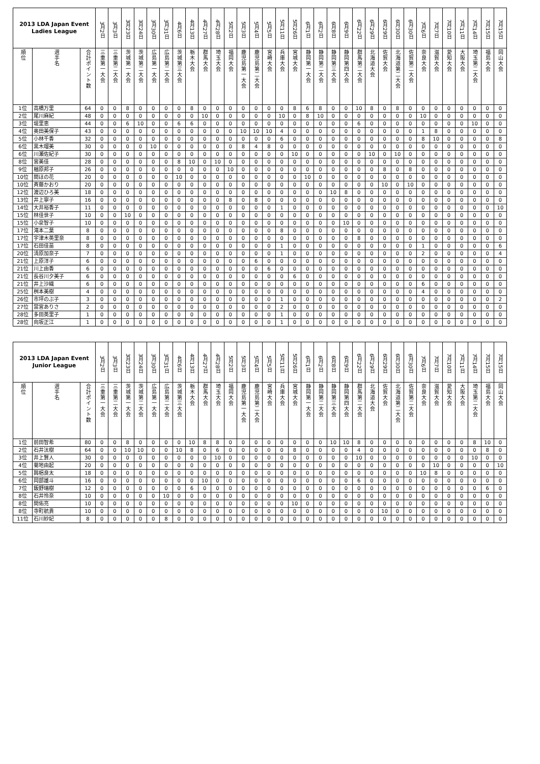| 2013 LDA Japan Event Ladies League | | | 3月2日 | 3月3日 | 3月23日 | 3月24日 | 3月30日 | 3月31日 | 4月6日 | 4月13日 | 4月27日 | 4月28日 | 5月2日 | 5月3日 | 5月4日 | 5月5日 | 5月11日 | 5月26日 | 6月1日 | 6月2日 | 6月8日 | 6月9日 | 6月22日 | 6月29日 | 6月29日 | 6月30日 | 6月30日 | 7月6日 | 7月7日 | 7月10日 | 7月11日 | 7月14日 | 7月15日 | 7月15日 |
| --- | --- | --- | --- | --- | --- | --- | --- | --- | --- | --- | --- | --- | --- | --- | --- | --- | --- | --- | --- | --- | --- | --- | --- | --- | --- | --- | --- | --- | --- | --- | --- | --- | --- | --- |
| 順位 | 選手名 | 合計ポイント数 | 三重第一大会 | 三重第二大会 | 茨城第一大会 | 茨城第二大会 | 広島第一大会 | 広島第二大会 | 茨城第三大会 | 栃木大会 | 群馬大会 | 埼玉大会 | 福岡大会 | 鹿児島第一大会 | 鹿児島第二大会 | 宮崎大会 | 兵庫大会 | 宮城大会 | 静岡第一大会 | 静岡第二大会 | 静岡第三大会 | 静岡第四大会 | 群馬第二大会 | 北海道大会 | 佐賀大会 | 北海道第二大会 | 佐賀第二大会 | 奈良大会 | 滋賀大会 | 愛知大会 | 大阪大会 | 埼玉第二大会 | 福島大会 | 岡山大会 |
| 1位 | 高橋万里 | 64 | 0 | 0 | 8 | 0 | 0 | 0 | 0 | 8 | 0 | 0 | 0 | 0 | 0 | 0 | 0 | 8 | 6 | 8 | 0 | 0 | 10 | 8 | 0 | 8 | 0 | 0 | 0 | 0 | 0 | 0 | 0 | 0 |
| 2位 | 尾川麻紀 | 48 | 0 | 0 | 0 | 0 | 0 | 0 | 0 | 0 | 10 | 0 | 0 | 0 | 0 | 0 | 10 | 0 | 8 | 10 | 0 | 0 | 0 | 0 | 0 | 0 | 0 | 10 | 0 | 0 | 0 | 0 | 0 | 0 |
| 3位 | 堤里恵 | 44 | 0 | 0 | 6 | 10 | 0 | 0 | 6 | 6 | 0 | 0 | 0 | 0 | 0 | 0 | 0 | 0 | 0 | 0 | 0 | 0 | 6 | 0 | 0 | 0 | 0 | 0 | 0 | 0 | 0 | 10 | 0 | 0 |
| 4位 | 奥田美保子 | 43 | 0 | 0 | 0 | 0 | 0 | 0 | 0 | 0 | 0 | 0 | 0 | 10 | 10 | 10 | 4 | 0 | 0 | 0 | 0 | 0 | 0 | 0 | 0 | 0 | 0 | 1 | 8 | 0 | 0 | 0 | 0 | 0 |
| 5位 | 小林千香 | 32 | 0 | 0 | 0 | 0 | 0 | 0 | 0 | 0 | 0 | 0 | 0 | 0 | 0 | 0 | 6 | 0 | 0 | 0 | 0 | 0 | 0 | 0 | 0 | 0 | 0 | 8 | 10 | 0 | 0 | 0 | 0 | 8 |
| 6位 | 黒木瑠美 | 30 | 0 | 0 | 0 | 0 | 10 | 0 | 0 | 0 | 0 | 0 | 0 | 8 | 4 | 8 | 0 | 0 | 0 | 0 | 0 | 0 | 0 | 0 | 0 | 0 | 0 | 0 | 0 | 0 | 0 | 0 | 0 | 0 |
| 6位 | 川瀬佐紀子 | 30 | 0 | 0 | 0 | 0 | 0 | 0 | 0 | 0 | 0 | 0 | 0 | 0 | 0 | 0 | 0 | 10 | 0 | 0 | 0 | 0 | 0 | 10 | 0 | 10 | 0 | 0 | 0 | 0 | 0 | 0 | 0 | 0 |
| 8位 | 宮美佳 | 28 | 0 | 0 | 0 | 0 | 0 | 0 | 8 | 10 | 0 | 10 | 0 | 0 | 0 | 0 | 0 | 0 | 0 | 0 | 0 | 0 | 0 | 0 | 0 | 0 | 0 | 0 | 0 | 0 | 0 | 0 | 0 | 0 |
| 9位 | 楢原邦子 | 26 | 0 | 0 | 0 | 0 | 0 | 0 | 0 | 0 | 0 | 0 | 10 | 0 | 0 | 0 | 0 | 0 | 0 | 0 | 0 | 0 | 0 | 0 | 8 | 0 | 8 | 0 | 0 | 0 | 0 | 0 | 0 | 0 |
| 10位 | 関ほの花 | 20 | 0 | 0 | 0 | 0 | 0 | 0 | 10 | 0 | 0 | 0 | 0 | 0 | 0 | 0 | 0 | 0 | 10 | 0 | 0 | 0 | 0 | 0 | 0 | 0 | 0 | 0 | 0 | 0 | 0 | 0 | 0 | 0 |
| 10位 | 斉藤かおり | 20 | 0 | 0 | 0 | 0 | 0 | 0 | 0 | 0 | 0 | 0 | 0 | 0 | 0 | 0 | 0 | 0 | 0 | 0 | 0 | 0 | 0 | 0 | 10 | 0 | 10 | 0 | 0 | 0 | 0 | 0 | 0 | 0 |
| 12位 | 渡辺ひろ美 | 18 | 0 | 0 | 0 | 0 | 0 | 0 | 0 | 0 | 0 | 0 | 0 | 0 | 0 | 0 | 0 | 0 | 0 | 0 | 10 | 8 | 0 | 0 | 0 | 0 | 0 | 0 | 0 | 0 | 0 | 0 | 0 | 0 |
| 13位 | 井上寧子 | 16 | 0 | 0 | 0 | 0 | 0 | 0 | 0 | 0 | 0 | 0 | 8 | 0 | 8 | 0 | 0 | 0 | 0 | 0 | 0 | 0 | 0 | 0 | 0 | 0 | 0 | 0 | 0 | 0 | 0 | 0 | 0 | 0 |
| 14位 | 大井裕香子 | 11 | 0 | 0 | 0 | 0 | 0 | 0 | 0 | 0 | 0 | 0 | 0 | 0 | 0 | 0 | 1 | 0 | 0 | 0 | 0 | 0 | 0 | 0 | 0 | 0 | 0 | 0 | 0 | 0 | 0 | 0 | 0 | 10 |
| 15位 | 林佳世子 | 10 | 0 | 0 | 10 | 0 | 0 | 0 | 0 | 0 | 0 | 0 | 0 | 0 | 0 | 0 | 0 | 0 | 0 | 0 | 0 | 0 | 0 | 0 | 0 | 0 | 0 | 0 | 0 | 0 | 0 | 0 | 0 | 0 |
| 15位 | 小泉智子 | 10 | 0 | 0 | 0 | 0 | 0 | 0 | 0 | 0 | 0 | 0 | 0 | 0 | 0 | 0 | 0 | 0 | 0 | 0 | 0 | 10 | 0 | 0 | 0 | 0 | 0 | 0 | 0 | 0 | 0 | 0 | 0 | 0 |
| 17位 | 滝本二葉 | 8 | 0 | 0 | 0 | 0 | 0 | 0 | 0 | 0 | 0 | 0 | 0 | 0 | 0 | 0 | 8 | 0 | 0 | 0 | 0 | 0 | 0 | 0 | 0 | 0 | 0 | 0 | 0 | 0 | 0 | 0 | 0 | 0 |
| 17位 | 宇津木英里奈 | 8 | 0 | 0 | 0 | 0 | 0 | 0 | 0 | 0 | 0 | 0 | 0 | 0 | 0 | 0 | 0 | 0 | 0 | 0 | 0 | 0 | 8 | 0 | 0 | 0 | 0 | 0 | 0 | 0 | 0 | 0 | 0 | 0 |
| 17位 | 石田佳苗 | 8 | 0 | 0 | 0 | 0 | 0 | 0 | 0 | 0 | 0 | 0 | 0 | 0 | 0 | 0 | 1 | 0 | 0 | 0 | 0 | 0 | 0 | 0 | 0 | 0 | 0 | 1 | 0 | 0 | 0 | 0 | 0 | 6 |
| 20位 | 清原加奈子 | 7 | 0 | 0 | 0 | 0 | 0 | 0 | 0 | 0 | 0 | 0 | 0 | 0 | 0 | 0 | 1 | 0 | 0 | 0 | 0 | 0 | 0 | 0 | 0 | 0 | 0 | 2 | 0 | 0 | 0 | 0 | 0 | 4 |
| 21位 | 上原洋子 | 6 | 0 | 0 | 0 | 0 | 0 | 0 | 0 | 0 | 0 | 0 | 0 | 0 | 6 | 0 | 0 | 0 | 0 | 0 | 0 | 0 | 0 | 0 | 0 | 0 | 0 | 0 | 0 | 0 | 0 | 0 | 0 | 0 |
| 21位 | 川上由香 | 6 | 0 | 0 | 0 | 0 | 0 | 0 | 0 | 0 | 0 | 0 | 0 | 0 | 0 | 6 | 0 | 0 | 0 | 0 | 0 | 0 | 0 | 0 | 0 | 0 | 0 | 0 | 0 | 0 | 0 | 0 | 0 | 0 |
| 21位 | 長谷川夕美子 | 6 | 0 | 0 | 0 | 0 | 0 | 0 | 0 | 0 | 0 | 0 | 0 | 0 | 0 | 0 | 0 | 6 | 0 | 0 | 0 | 0 | 0 | 0 | 0 | 0 | 0 | 0 | 0 | 0 | 0 | 0 | 0 | 0 |
| 21位 | 井上沙織 | 6 | 0 | 0 | 0 | 0 | 0 | 0 | 0 | 0 | 0 | 0 | 0 | 0 | 0 | 0 | 0 | 0 | 0 | 0 | 0 | 0 | 0 | 0 | 0 | 0 | 0 | 6 | 0 | 0 | 0 | 0 | 0 | 0 |
| 25位 | 桝本美樹 | 4 | 0 | 0 | 0 | 0 | 0 | 0 | 0 | 0 | 0 | 0 | 0 | 0 | 0 | 0 | 0 | 0 | 0 | 0 | 0 | 0 | 0 | 0 | 0 | 0 | 0 | 4 | 0 | 0 | 0 | 0 | 0 | 0 |
| 26位 | 市坪のぶ子 | 3 | 0 | 0 | 0 | 0 | 0 | 0 | 0 | 0 | 0 | 0 | 0 | 0 | 0 | 0 | 1 | 0 | 0 | 0 | 0 | 0 | 0 | 0 | 0 | 0 | 0 | 0 | 0 | 0 | 0 | 0 | 0 | 2 |
| 27位 | 當宮ありさ | 2 | 0 | 0 | 0 | 0 | 0 | 0 | 0 | 0 | 0 | 0 | 0 | 0 | 0 | 0 | 2 | 0 | 0 | 0 | 0 | 0 | 0 | 0 | 0 | 0 | 0 | 0 | 0 | 0 | 0 | 0 | 0 | 0 |
| 28位 | 多田英里子 | 1 | 0 | 0 | 0 | 0 | 0 | 0 | 0 | 0 | 0 | 0 | 0 | 0 | 0 | 0 | 1 | 0 | 0 | 0 | 0 | 0 | 0 | 0 | 0 | 0 | 0 | 0 | 0 | 0 | 0 | 0 | 0 | 0 |
| 28位 | 向坂正江 | 1 | 0 | 0 | 0 | 0 | 0 | 0 | 0 | 0 | 0 | 0 | 0 | 0 | 0 | 0 | 1 | 0 | 0 | 0 | 0 | 0 | 0 | 0 | 0 | 0 | 0 | 0 | 0 | 0 | 0 | 0 | 0 | 0 |
| 2013 LDA Japan Event Junior League | | | 3月2日 | 3月3日 | 3月23日 | 3月24日 | 3月30日 | 3月31日 | 4月6日 | 4月13日 | 4月27日 | 4月28日 | 5月2日 | 5月3日 | 5月4日 | 5月5日 | 5月11日 | 5月26日 | 6月1日 | 6月2日 | 6月8日 | 6月9日 | 6月22日 | 6月29日 | 6月29日 | 6月30日 | 6月30日 | 7月6日 | 7月7日 | 7月10日 | 7月11日 | 7月14日 | 7月15日 | 7月15日 |
| --- | --- | --- | --- | --- | --- | --- | --- | --- | --- | --- | --- | --- | --- | --- | --- | --- | --- | --- | --- | --- | --- | --- | --- | --- | --- | --- | --- | --- | --- | --- | --- | --- | --- | --- |
| 順位 | 選手名 | 合計ポイント数 | 三重第一大会 | 三重第二大会 | 茨城第一大会 | 茨城第二大会 | 広島第一大会 | 広島第二大会 | 茨城第三大会 | 栃木大会 | 群馬大会 | 埼玉大会 | 福岡大会 | 鹿児島第一大会 | 鹿児島第二大会 | 宮崎大会 | 兵庫大会 | 宮城大会 | 静岡第一大会 | 静岡第二大会 | 静岡第三大会 | 静岡第四大会 | 群馬第二大会 | 北海道大会 | 佐賀大会 | 北海道第二大会 | 佐賀第二大会 | 奈良大会 | 滋賀大会 | 愛知大会 | 大阪大会 | 埼玉第二大会 | 福島大会 | 岡山大会 |
| 1位 | 前田智希 | 80 | 0 | 0 | 8 | 0 | 0 | 0 | 0 | 10 | 8 | 8 | 0 | 0 | 0 | 0 | 0 | 0 | 0 | 0 | 10 | 10 | 8 | 0 | 0 | 0 | 0 | 0 | 0 | 0 | 0 | 8 | 10 | 0 |
| 2位 | 石井汰樹 | 64 | 0 | 0 | 10 | 10 | 0 | 0 | 10 | 8 | 0 | 6 | 0 | 0 | 0 | 0 | 0 | 8 | 0 | 0 | 0 | 0 | 4 | 0 | 0 | 0 | 0 | 0 | 0 | 0 | 0 | 0 | 8 | 0 |
| 3位 | 井上賢人 | 30 | 0 | 0 | 0 | 0 | 0 | 0 | 0 | 0 | 0 | 10 | 0 | 0 | 0 | 0 | 0 | 0 | 0 | 0 | 0 | 0 | 10 | 0 | 0 | 0 | 0 | 0 | 0 | 0 | 0 | 10 | 0 | 0 |
| 4位 | 菊地由起 | 20 | 0 | 0 | 0 | 0 | 0 | 0 | 0 | 0 | 0 | 0 | 0 | 0 | 0 | 0 | 0 | 0 | 0 | 0 | 0 | 0 | 0 | 0 | 0 | 0 | 0 | 0 | 10 | 0 | 0 | 0 | 0 | 10 |
| 5位 | 興梠良太 | 18 | 0 | 0 | 0 | 0 | 0 | 0 | 0 | 0 | 0 | 0 | 0 | 0 | 0 | 0 | 0 | 0 | 0 | 0 | 0 | 0 | 0 | 0 | 0 | 0 | 0 | 10 | 8 | 0 | 0 | 0 | 0 | 0 |
| 6位 | 岡部雄斗 | 16 | 0 | 0 | 0 | 0 | 0 | 0 | 0 | 0 | 10 | 0 | 0 | 0 | 0 | 0 | 0 | 0 | 0 | 0 | 0 | 0 | 6 | 0 | 0 | 0 | 0 | 0 | 0 | 0 | 0 | 0 | 0 | 0 |
| 7位 | 飯野瑞樹 | 12 | 0 | 0 | 0 | 0 | 0 | 0 | 0 | 6 | 0 | 0 | 0 | 0 | 0 | 0 | 0 | 0 | 0 | 0 | 0 | 0 | 0 | 0 | 0 | 0 | 0 | 0 | 0 | 0 | 0 | 0 | 6 | 0 |
| 8位 | 石井怜奈 | 10 | 0 | 0 | 0 | 0 | 0 | 10 | 0 | 0 | 0 | 0 | 0 | 0 | 0 | 0 | 0 | 0 | 0 | 0 | 0 | 0 | 0 | 0 | 0 | 0 | 0 | 0 | 0 | 0 | 0 | 0 | 0 | 0 |
| 8位 | 関佑亮 | 10 | 0 | 0 | 0 | 0 | 0 | 0 | 0 | 0 | 0 | 0 | 0 | 0 | 0 | 0 | 0 | 10 | 0 | 0 | 0 | 0 | 0 | 0 | 0 | 0 | 0 | 0 | 0 | 0 | 0 | 0 | 0 | 0 |
| 8位 | 寺町航貴 | 10 | 0 | 0 | 0 | 0 | 0 | 0 | 0 | 0 | 0 | 0 | 0 | 0 | 0 | 0 | 0 | 0 | 0 | 0 | 0 | 0 | 0 | 0 | 10 | 0 | 0 | 0 | 0 | 0 | 0 | 0 | 0 | 0 |
| 11位 | 石川紗妃 | 8 | 0 | 0 | 0 | 0 | 0 | 8 | 0 | 0 | 0 | 0 | 0 | 0 | 0 | 0 | 0 | 0 | 0 | 0 | 0 | 0 | 0 | 0 | 0 | 0 | 0 | 0 | 0 | 0 | 0 | 0 | 0 | 0 |